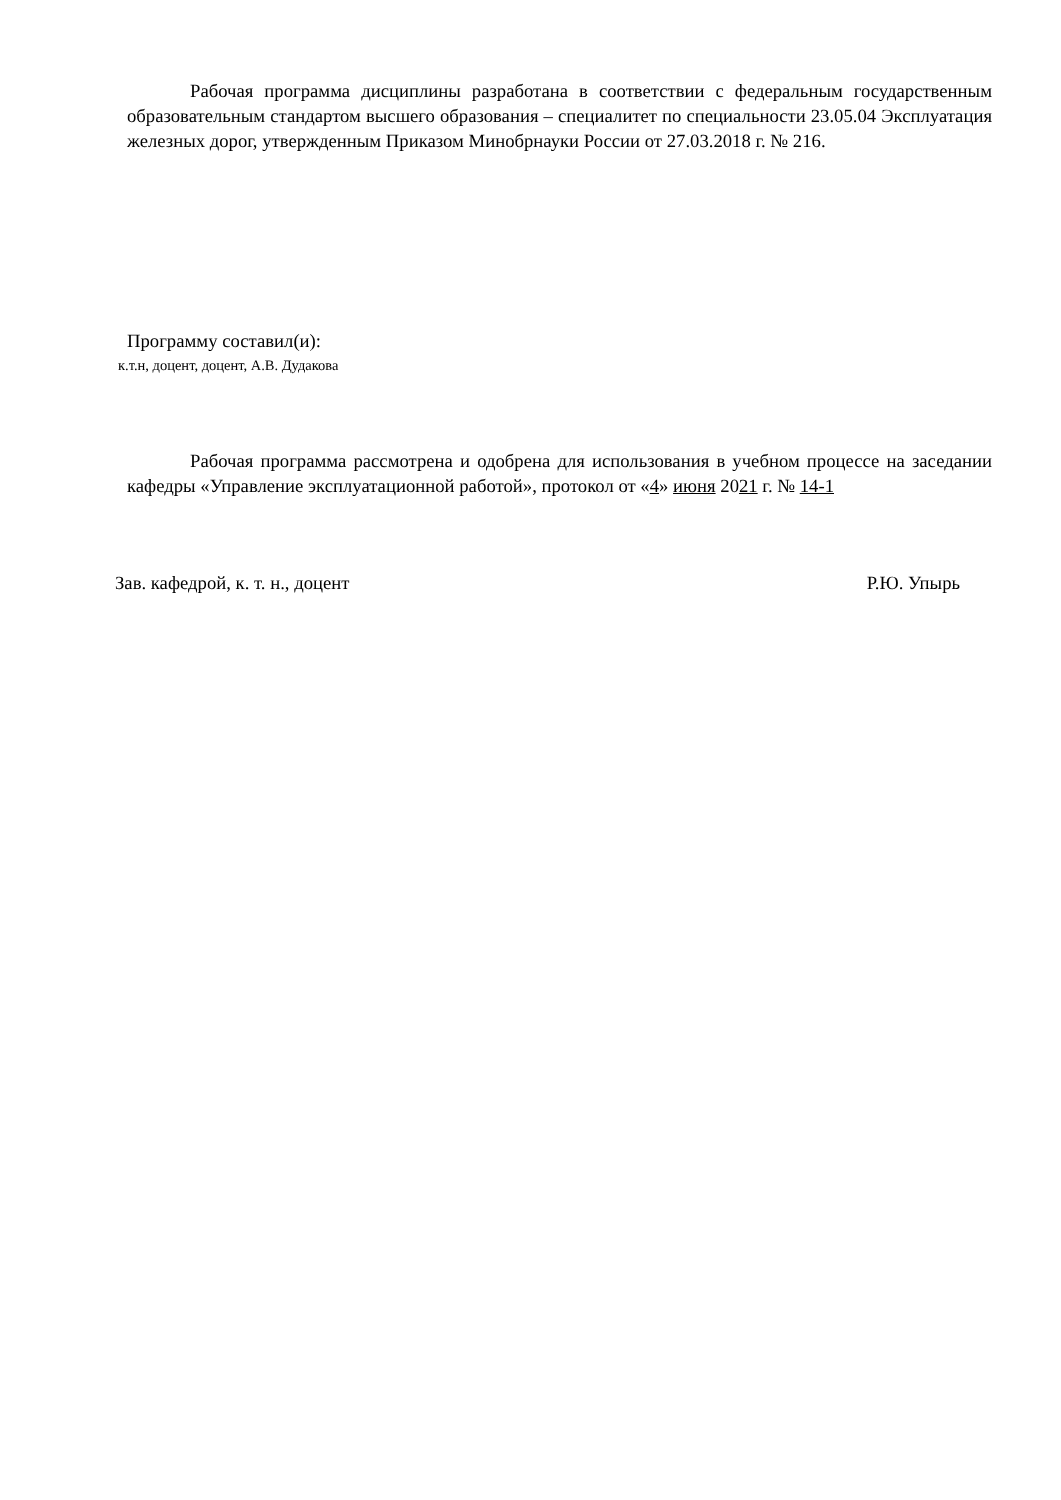Рабочая программа дисциплины разработана в соответствии с федеральным государственным образовательным стандартом высшего образования – специалитет по специальности 23.05.04 Эксплуатация железных дорог, утвержденным Приказом Минобрнауки России от 27.03.2018 г. № 216.
Программу составил(и):
к.т.н, доцент, доцент, А.В. Дудакова
Рабочая программа рассмотрена и одобрена для использования в учебном процессе на заседании кафедры «Управление эксплуатационной работой», протокол от «4» июня 2021 г. № 14-1
Зав. кафедрой, к. т. н., доцент
Р.Ю. Упырь